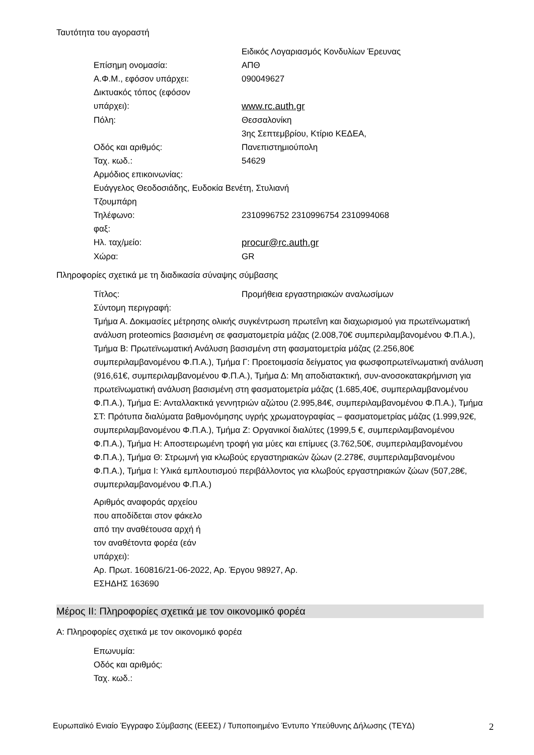Ταυτότητα του αγοραστή
Ειδικός Λογαριασμός Κονδυλίων Έρευνας
Επίσημη ονομασία: ΑΠΘ
Α.Φ.Μ., εφόσον υπάρχει: 090049627
Δικτυακός τόπος (εφόσον
υπάρχει):
www.rc.auth.gr
Πόλη: Θεσσαλονίκη
Οδός και αριθμός: 3ης Σεπτεμβρίου, Κτίριο ΚΕΔΕΑ,
Πανεπιστημιούπολη
Ταχ. κωδ.: 54629
Αρμόδιος επικοινωνίας:
Ευάγγελος Θεοδοσιάδης, Ευδοκία Βενέτη, Στυλιανή
Τζουμπάρη
Τηλέφωνο: 2310996752 2310996754 2310994068
φαξ:
Ηλ. ταχ/μείο: procur@rc.auth.gr
Χώρα: GR
Πληροφορίες σχετικά με τη διαδικασία σύναψης σύμβασης
Τίτλος: Προμήθεια εργαστηριακών αναλωσίμων
Σύντομη περιγραφή:
Τμήμα Α. Δοκιμασίες μέτρησης ολικής συγκέντρωση πρωτεΐνη και διαχωρισμού για πρωτεϊνωματική ανάλυση proteomics βασισμένη σε φασματομετρία μάζας (2.008,70€ συμπεριλαμβανομένου Φ.Π.Α.), Τμήμα Β: Πρωτεϊνωματική Ανάλυση βασισμένη στη φασματομετρία μάζας (2.256,80€ συμπεριλαμβανομένου Φ.Π.Α.), Τμήμα Γ: Προετοιμασία δείγματος για φωσφοπρωτεϊνωματική ανάλυση (916,61€, συμπεριλαμβανομένου Φ.Π.Α.), Τμήμα Δ: Μη αποδιατακτική, συν-ανοσοκατακρήμνιση για πρωτεϊνωματική ανάλυση βασισμένη στη φασματομετρία μάζας (1.685,40€, συμπεριλαμβανομένου Φ.Π.Α.), Τμήμα Ε: Ανταλλακτικά γεννητριών αζώτου (2.995,84€, συμπεριλαμβανομένου Φ.Π.Α.), Τμήμα ΣΤ: Πρότυπα διαλύματα βαθμονόμησης υγρής χρωματογραφίας – φασματομετρίας μάζας (1.999,92€, συμπεριλαμβανομένου Φ.Π.Α.), Τμήμα Ζ: Οργανικοί διαλύτες (1999,5 €, συμπεριλαμβανομένου Φ.Π.Α.), Τμήμα Η: Αποστειρωμένη τροφή για μύες και επίμυες (3.762,50€, συμπεριλαμβανομένου Φ.Π.Α.), Τμήμα Θ: Στρωμνή για κλωβούς εργαστηριακών ζώων (2.278€, συμπεριλαμβανομένου Φ.Π.Α.), Τμήμα Ι: Υλικά εμπλουτισμού περιβάλλοντος για κλωβούς εργαστηριακών ζώων (507,28€, συμπεριλαμβανομένου Φ.Π.Α.)
Αριθμός αναφοράς αρχείου
που αποδίδεται στον φάκελο
από την αναθέτουσα αρχή ή
τον αναθέτοντα φορέα (εάν
υπάρχει):
Αρ. Πρωτ. 160816/21-06-2022, Αρ. Έργου 98927, Αρ.
ΕΣΗΔΗΣ 163690
Μέρος ΙΙ: Πληροφορίες σχετικά με τον οικονομικό φορέα
Α: Πληροφορίες σχετικά με τον οικονομικό φορέα
Επωνυμία:
Οδός και αριθμός:
Ταχ. κωδ.:
Ευρωπαϊκό Ενιαίο Έγγραφο Σύμβασης (ΕΕΕΣ) / Τυποποιημένο Έντυπο Υπεύθυνης Δήλωσης (ΤΕΥΔ) 2